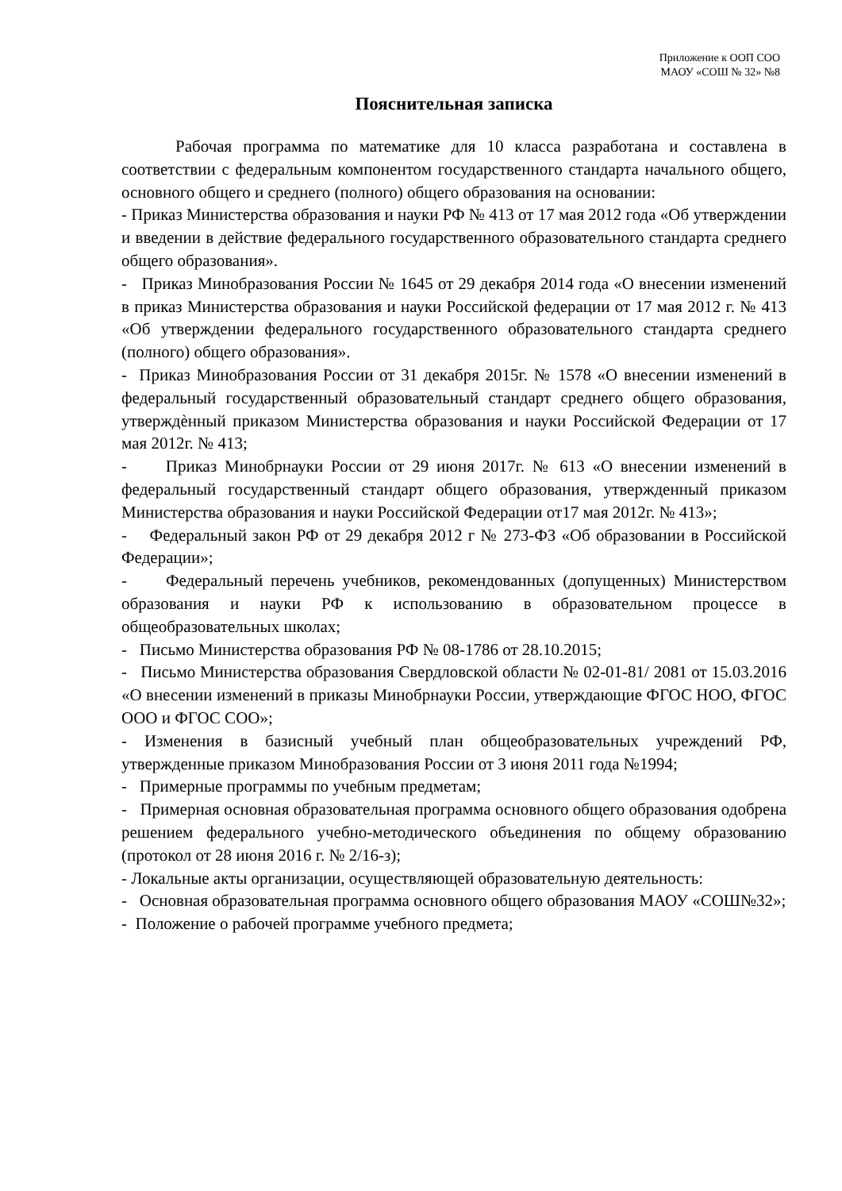Приложение к ООП СОО
МАОУ «СОШ № 32» №8
Пояснительная записка
Рабочая программа по математике для 10 класса разработана и составлена в соответствии с федеральным компонентом государственного стандарта начального общего, основного общего и среднего (полного) общего образования на основании:
- Приказ Министерства образования и науки РФ № 413 от 17 мая 2012 года «Об утверждении и введении в действие федерального государственного образовательного стандарта среднего общего образования».
- Приказ Минобразования России № 1645 от 29 декабря 2014 года «О внесении изменений в приказ Министерства образования и науки Российской федерации от 17 мая 2012 г. № 413 «Об утверждении федерального государственного образовательного стандарта среднего (полного) общего образования».
- Приказ Минобразования России от 31 декабря 2015г. № 1578 «О внесении изменений в федеральный государственный образовательный стандарт среднего общего образования, утверждѐнный приказом Министерства образования и науки Российской Федерации от 17 мая 2012г. № 413;
- Приказ Минобрнауки России от 29 июня 2017г. № 613 «О внесении изменений в федеральный государственный стандарт общего образования, утвержденный приказом Министерства образования и науки Российской Федерации от17 мая 2012г. № 413»;
- Федеральный закон РФ от 29 декабря 2012 г № 273-ФЗ «Об образовании в Российской Федерации»;
- Федеральный перечень учебников, рекомендованных (допущенных) Министерством образования и науки РФ к использованию в образовательном процессе в общеобразовательных школах;
- Письмо Министерства образования РФ № 08-1786 от 28.10.2015;
- Письмо Министерства образования Свердловской области № 02-01-81/ 2081 от 15.03.2016 «О внесении изменений в приказы Минобрнауки России, утверждающие ФГОС НОО, ФГОС ООО и ФГОС СОО»;
- Изменения в базисный учебный план общеобразовательных учреждений РФ, утвержденные приказом Минобразования России от 3 июня 2011 года №1994;
- Примерные программы по учебным предметам;
- Примерная основная образовательная программа основного общего образования одобрена решением федерального учебно-методического объединения по общему образованию (протокол от 28 июня 2016 г. № 2/16-з);
- Локальные акты организации, осуществляющей образовательную деятельность:
- Основная образовательная программа основного общего образования МАОУ «СОШ№32»;
- Положение о рабочей программе учебного предмета;